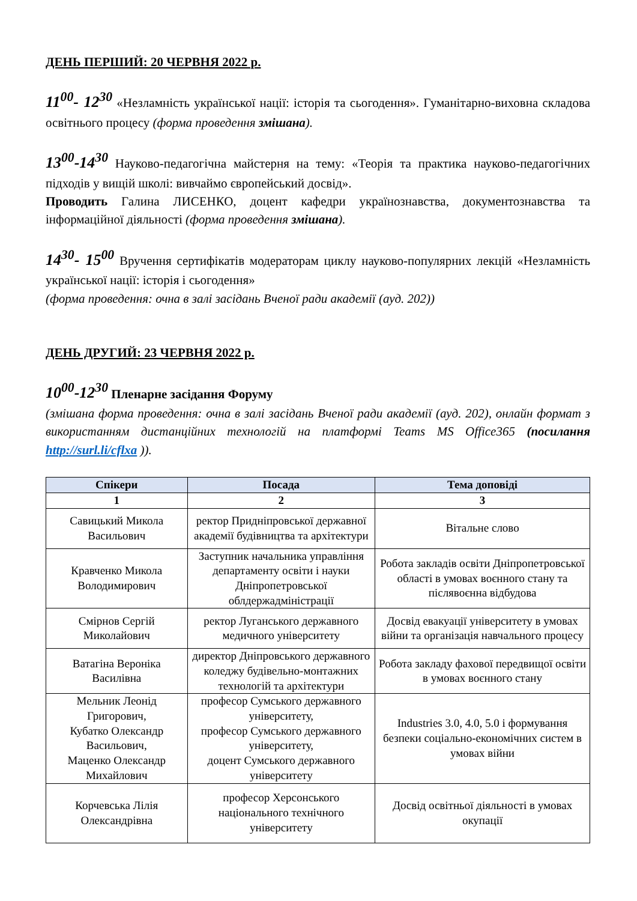ДЕНЬ ПЕРШИЙ: 20 ЧЕРВНЯ 2022 р.
11<sup>00</sup>- 12<sup>30</sup> «Незламність української нації: історія та сьогодення». Гуманітарно-виховна складова освітнього процесу (форма проведення змішана).
13<sup>00</sup>-14<sup>30</sup> Науково-педагогічна майстерня на тему: «Теорія та практика науково-педагогічних підходів у вищій школі: вивчаймо європейський досвід».
Проводить Галина ЛИСЕНКО, доцент кафедри українознавства, документознавства та інформаційної діяльності (форма проведення змішана).
14<sup>30</sup>- 15<sup>00</sup> Вручення сертифікатів модераторам циклу науково-популярних лекцій «Незламність української нації: історія і сьогодення»
(форма проведення: очна в залі засідань Вченої ради академії (ауд. 202))
ДЕНЬ ДРУГИЙ: 23 ЧЕРВНЯ 2022 р.
10<sup>00</sup>-12<sup>30</sup> Пленарне засідання Форуму
(змішана форма проведення: очна в залі засідань Вченої ради академії (ауд. 202), онлайн формат з використанням дистанційних технологій на платформі Teams MS Office365 (посилання http://surl.li/cflxa )).
| Спікери | Посада | Тема доповіді |
| --- | --- | --- |
| 1 | 2 | 3 |
| Савицький Микола Васильович | ректор Придніпровської державної академії будівництва та архітектури | Вітальне слово |
| Кравченко Микола Володимирович | Заступник начальника управління департаменту освіти і науки Дніпропетровської облдержадміністрації | Робота закладів освіти Дніпропетровської області в умовах воєнного стану та післявоєнна відбудова |
| Смірнов Сергій Миколайович | ректор Луганського державного медичного університету | Досвід евакуації університету в умовах війни та організація навчального процесу |
| Ватагіна Вероніка Василівна | директор Дніпровського державного коледжу будівельно-монтажних технологій та архітектури | Робота закладу фахової передвищої освіти в умовах воєнного стану |
| Мельник Леонід Григорович, Кубатко Олександр Васильович, Маценко Олександр Михайлович | професор Сумського державного університету, професор Сумського державного університету, доцент Сумського державного університету | Industries 3.0, 4.0, 5.0 і формування безпеки соціально-економічних систем в умовах війни |
| Корчевська Лілія Олександрівна | професор Херсонського національного технічного університету | Досвід освітньої діяльності в умовах окупації |